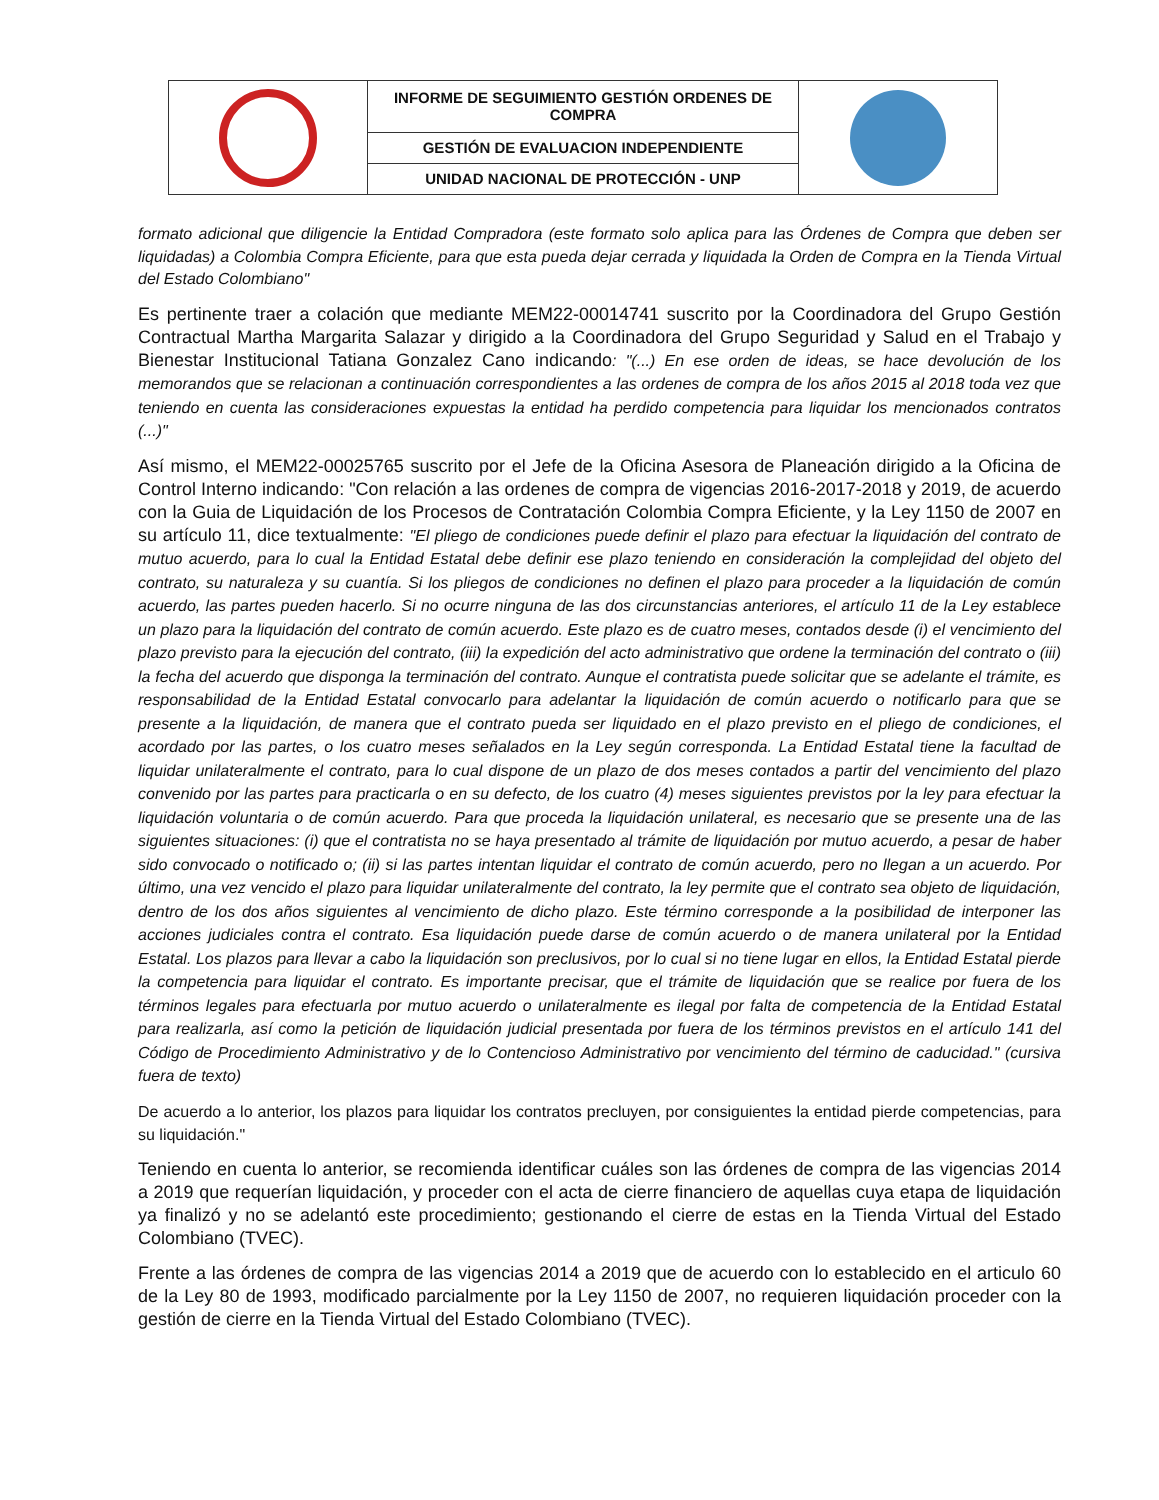| | INFORME DE SEGUIMIENTO GESTIÓN ORDENES DE COMPRA | |
| | GESTIÓN DE EVALUACION INDEPENDIENTE | |
| | UNIDAD NACIONAL DE PROTECCIÓN - UNP | |
formato adicional que diligencie la Entidad Compradora (este formato solo aplica para las Órdenes de Compra que deben ser liquidadas) a Colombia Compra Eficiente, para que esta pueda dejar cerrada y liquidada la Orden de Compra en la Tienda Virtual del Estado Colombiano"
Es pertinente traer a colación que mediante MEM22-00014741 suscrito por la Coordinadora del Grupo Gestión Contractual Martha Margarita Salazar y dirigido a la Coordinadora del Grupo Seguridad y Salud en el Trabajo y Bienestar Institucional Tatiana Gonzalez Cano indicando: "(...) En ese orden de ideas, se hace devolución de los memorandos que se relacionan a continuación correspondientes a las ordenes de compra de los años 2015 al 2018 toda vez que teniendo en cuenta las consideraciones expuestas la entidad ha perdido competencia para liquidar los mencionados contratos (...)"
Así mismo, el MEM22-00025765 suscrito por el Jefe de la Oficina Asesora de Planeación dirigido a la Oficina de Control Interno indicando: "Con relación a las ordenes de compra de vigencias 2016-2017-2018 y 2019, de acuerdo con la Guia de Liquidación de los Procesos de Contratación Colombia Compra Eficiente, y la Ley 1150 de 2007 en su artículo 11, dice textualmente: "El pliego de condiciones puede definir el plazo para efectuar la liquidación del contrato de mutuo acuerdo, para lo cual la Entidad Estatal debe definir ese plazo teniendo en consideración la complejidad del objeto del contrato, su naturaleza y su cuantía. Si los pliegos de condiciones no definen el plazo para proceder a la liquidación de común acuerdo, las partes pueden hacerlo. Si no ocurre ninguna de las dos circunstancias anteriores, el artículo 11 de la Ley establece un plazo para la liquidación del contrato de común acuerdo. Este plazo es de cuatro meses, contados desde (i) el vencimiento del plazo previsto para la ejecución del contrato, (iii) la expedición del acto administrativo que ordene la terminación del contrato o (iii) la fecha del acuerdo que disponga la terminación del contrato. Aunque el contratista puede solicitar que se adelante el trámite, es responsabilidad de la Entidad Estatal convocarlo para adelantar la liquidación de común acuerdo o notificarlo para que se presente a la liquidación, de manera que el contrato pueda ser liquidado en el plazo previsto en el pliego de condiciones, el acordado por las partes, o los cuatro meses señalados en la Ley según corresponda. La Entidad Estatal tiene la facultad de liquidar unilateralmente el contrato, para lo cual dispone de un plazo de dos meses contados a partir del vencimiento del plazo convenido por las partes para practicarla o en su defecto, de los cuatro (4) meses siguientes previstos por la ley para efectuar la liquidación voluntaria o de común acuerdo. Para que proceda la liquidación unilateral, es necesario que se presente una de las siguientes situaciones: (i) que el contratista no se haya presentado al trámite de liquidación por mutuo acuerdo, a pesar de haber sido convocado o notificado o; (ii) si las partes intentan liquidar el contrato de común acuerdo, pero no llegan a un acuerdo. Por último, una vez vencido el plazo para liquidar unilateralmente del contrato, la ley permite que el contrato sea objeto de liquidación, dentro de los dos años siguientes al vencimiento de dicho plazo. Este término corresponde a la posibilidad de interponer las acciones judiciales contra el contrato. Esa liquidación puede darse de común acuerdo o de manera unilateral por la Entidad Estatal. Los plazos para llevar a cabo la liquidación son preclusivos, por lo cual si no tiene lugar en ellos, la Entidad Estatal pierde la competencia para liquidar el contrato. Es importante precisar, que el trámite de liquidación que se realice por fuera de los términos legales para efectuarla por mutuo acuerdo o unilateralmente es ilegal por falta de competencia de la Entidad Estatal para realizarla, así como la petición de liquidación judicial presentada por fuera de los términos previstos en el artículo 141 del Código de Procedimiento Administrativo y de lo Contencioso Administrativo por vencimiento del término de caducidad." (cursiva fuera de texto)
De acuerdo a lo anterior, los plazos para liquidar los contratos precluyen, por consiguientes la entidad pierde competencias, para su liquidación."
Teniendo en cuenta lo anterior, se recomienda identificar cuáles son las órdenes de compra de las vigencias 2014 a 2019 que requerían liquidación, y proceder con el acta de cierre financiero de aquellas cuya etapa de liquidación ya finalizó y no se adelantó este procedimiento; gestionando el cierre de estas en la Tienda Virtual del Estado Colombiano (TVEC).
Frente a las órdenes de compra de las vigencias 2014 a 2019 que de acuerdo con lo establecido en el articulo 60 de la Ley 80 de 1993, modificado parcialmente por la Ley 1150 de 2007, no requieren liquidación proceder con la gestión de cierre en la Tienda Virtual del Estado Colombiano (TVEC).